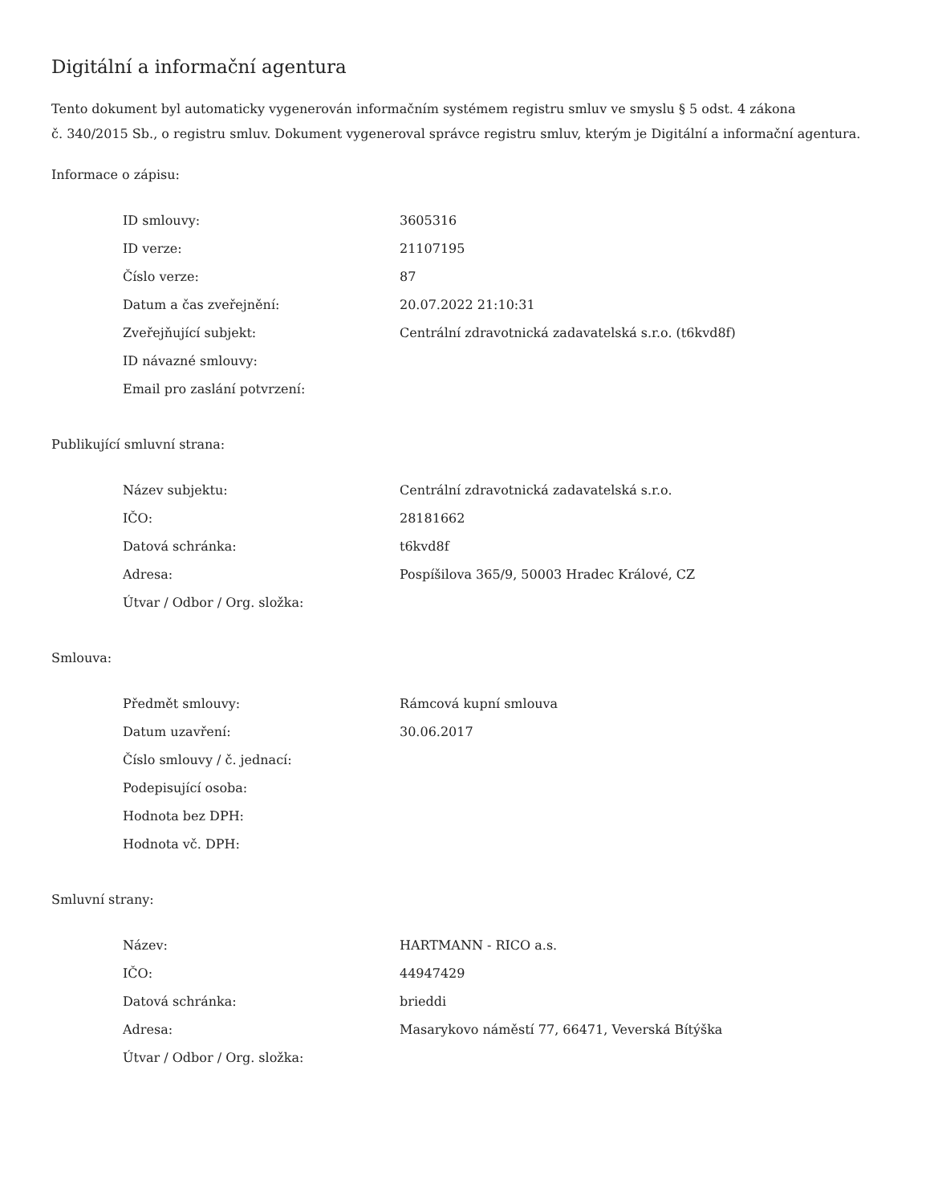Digitální a informační agentura
Tento dokument byl automaticky vygenerován informačním systémem registru smluv ve smyslu § 5 odst. 4 zákona
č. 340/2015 Sb., o registru smluv. Dokument vygeneroval správce registru smluv, kterým je Digitální a informační agentura.
Informace o zápisu:
| ID smlouvy: | 3605316 |
| ID verze: | 21107195 |
| Číslo verze: | 87 |
| Datum a čas zveřejnění: | 20.07.2022 21:10:31 |
| Zveřejňující subjekt: | Centrální zdravotnická zadavatelská s.r.o. (t6kvd8f) |
| ID návazné smlouvy: | |
| Email pro zaslání potvrzení: | |
Publikující smluvní strana:
| Název subjektu: | Centrální zdravotnická zadavatelská s.r.o. |
| IČO: | 28181662 |
| Datová schránka: | t6kvd8f |
| Adresa: | Pospíšilova 365/9, 50003 Hradec Králové, CZ |
| Útvar / Odbor / Org. složka: | |
Smlouva:
| Předmět smlouvy: | Rámcová kupní smlouva |
| Datum uzavření: | 30.06.2017 |
| Číslo smlouvy / č. jednací: | |
| Podepisující osoba: | |
| Hodnota bez DPH: | |
| Hodnota vč. DPH: | |
Smluvní strany:
| Název: | HARTMANN - RICO a.s. |
| IČO: | 44947429 |
| Datová schránka: | brieddi |
| Adresa: | Masarykovo náměstí 77, 66471, Veverská Bítýška |
| Útvar / Odbor / Org. složka: | |